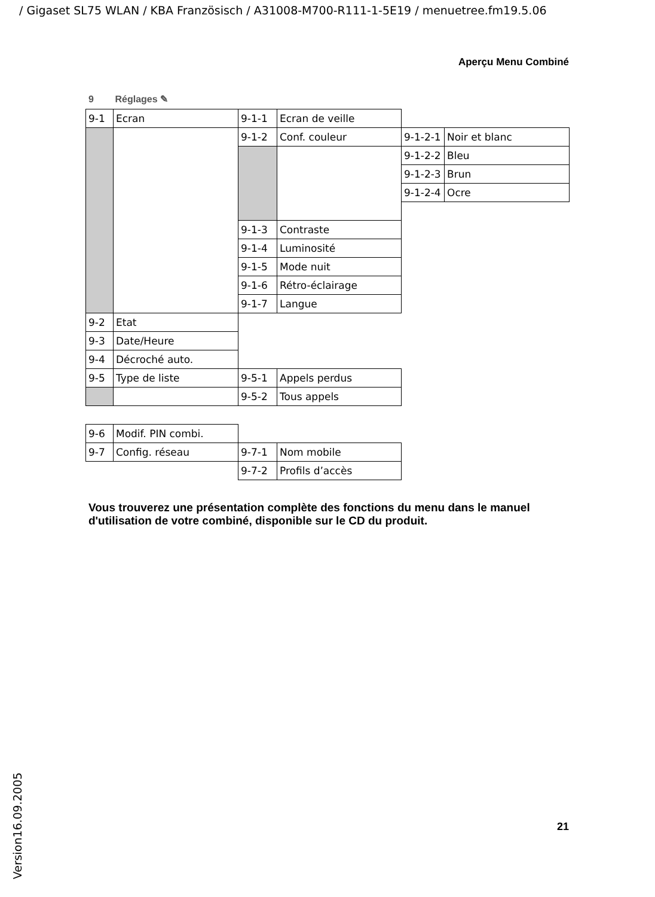/ Gigaset SL75 WLAN / KBA Französisch / A31008-M700-R111-1-5E19 / menuetree.fm19.5.06
Aperçu Menu Combiné
9 Réglages ✎
| 9-1 | Ecran | 9-1-1 | Ecran de veille | | |
| | | 9-1-2 | Conf. couleur | 9-1-2-1 | Noir et blanc |
| | | | | 9-1-2-2 | Bleu |
| | | | | 9-1-2-3 | Brun |
| | | | | 9-1-2-4 | Ocre |
| | | 9-1-3 | Contraste | | |
| | | 9-1-4 | Luminosité | | |
| | | 9-1-5 | Mode nuit | | |
| | | 9-1-6 | Rétro-éclairage | | |
| | | 9-1-7 | Langue | | |
| 9-2 | Etat | | | | |
| 9-3 | Date/Heure | | | | |
| 9-4 | Décroché auto. | | | | |
| 9-5 | Type de liste | 9-5-1 | Appels perdus | | |
| | | 9-5-2 | Tous appels | | |
| 9-6 | Modif. PIN combi. | | | | |
| 9-7 | Config. réseau | 9-7-1 | Nom mobile | | |
| | | 9-7-2 | Profils d’accès | | |
Vous trouverez une présentation complète des fonctions du menu dans le manuel d'utilisation de votre combiné, disponible sur le CD du produit.
21 Version16.09.2005